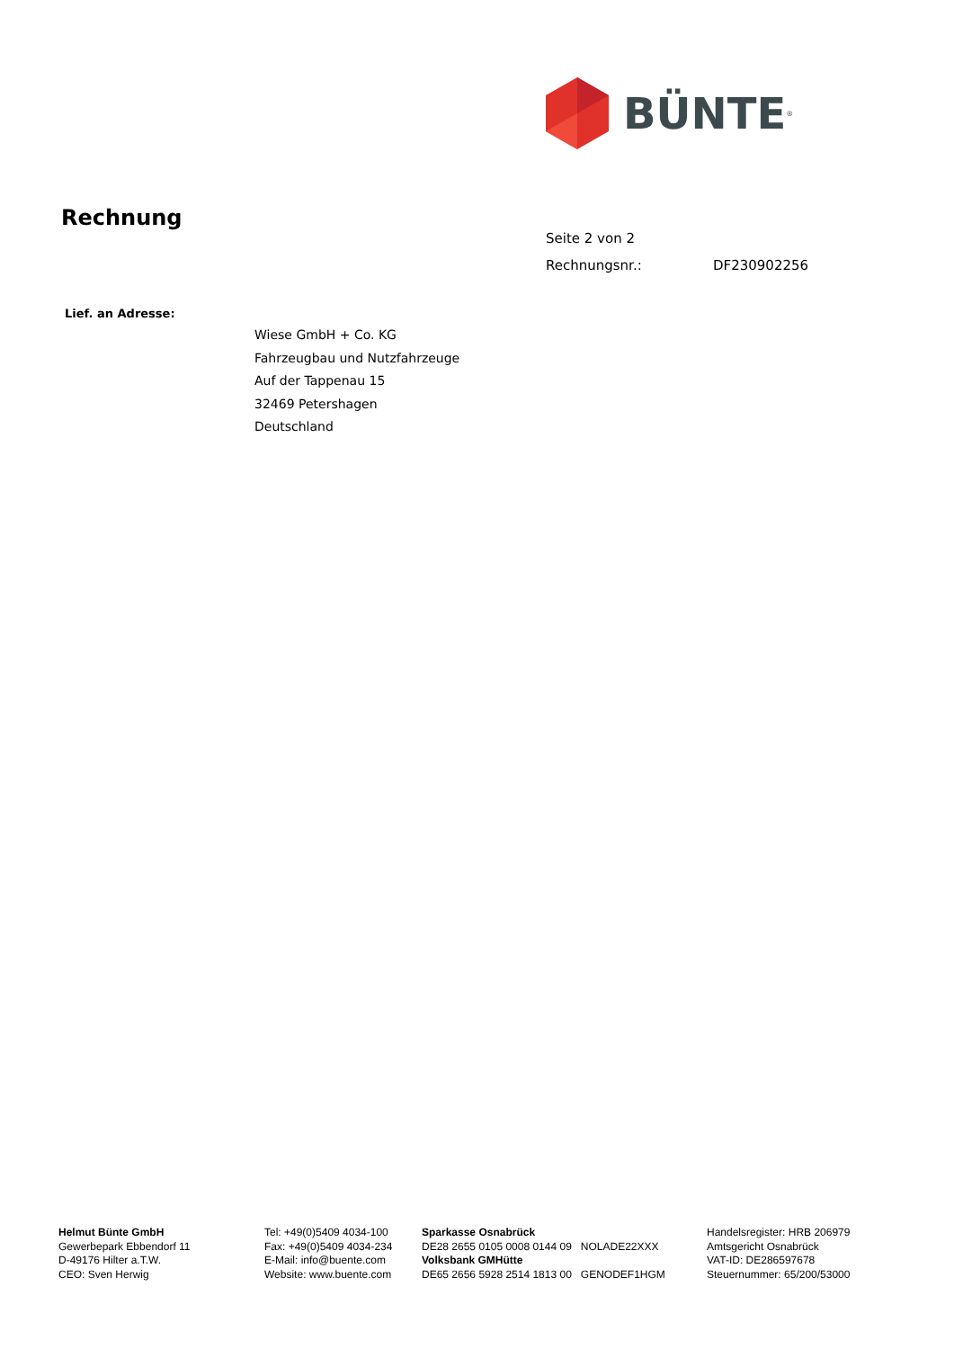BÜNTE<sup>®</sup>
Rechnung
Seite 2 von 2
Rechnungsnr.: DF230902256
Lief. an Adresse:
Wiese GmbH + Co. KG
Fahrzeugbau und Nutzfahrzeuge
Auf der Tappenau 15
32469 Petershagen
Deutschland
Helmut Bünte GmbH
Gewerbepark Ebbendorf 11
D-49176 Hilter a.T.W.
CEO: Sven Herwig
Tel: +49(0)5409 4034-100
Fax: +49(0)5409 4034-234
E-Mail: info@buente.com
Website: www.buente.com
Sparkasse Osnabrück
DE28 2655 0105 0008 0144 09 NOLADE22XXX
Volksbank GMHütte
DE65 2656 5928 2514 1813 00 GENODEF1HGM
Handelsregister: HRB 206979
Amtsgericht Osnabrück
VAT-ID: DE286597678
Steuernummer: 65/200/53000